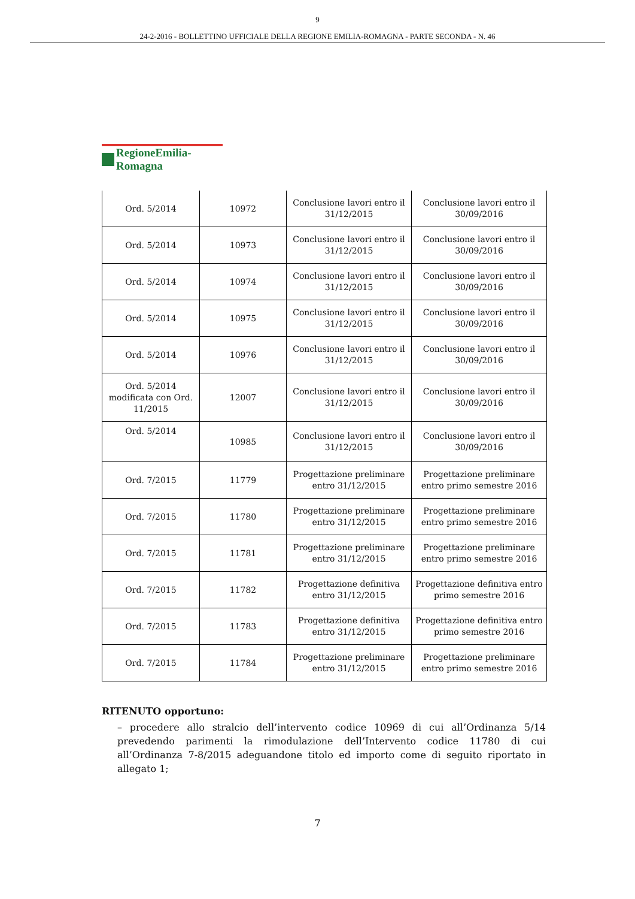9
24-2-2016 - BOLLETTINO UFFICIALE DELLA REGIONE EMILIA-ROMAGNA - PARTE SECONDA - N. 46
RegioneEmilia-Romagna
| Ord. 5/2014 | 10972 | Conclusione lavori entro il 31/12/2015 | Conclusione lavori entro il 30/09/2016 |
| Ord. 5/2014 | 10973 | Conclusione lavori entro il 31/12/2015 | Conclusione lavori entro il 30/09/2016 |
| Ord. 5/2014 | 10974 | Conclusione lavori entro il 31/12/2015 | Conclusione lavori entro il 30/09/2016 |
| Ord. 5/2014 | 10975 | Conclusione lavori entro il 31/12/2015 | Conclusione lavori entro il 30/09/2016 |
| Ord. 5/2014 | 10976 | Conclusione lavori entro il 31/12/2015 | Conclusione lavori entro il 30/09/2016 |
| Ord. 5/2014 modificata con Ord. 11/2015 | 12007 | Conclusione lavori entro il 31/12/2015 | Conclusione lavori entro il 30/09/2016 |
| Ord. 5/2014 | 10985 | Conclusione lavori entro il 31/12/2015 | Conclusione lavori entro il 30/09/2016 |
| Ord. 7/2015 | 11779 | Progettazione preliminare entro 31/12/2015 | Progettazione preliminare entro primo semestre 2016 |
| Ord. 7/2015 | 11780 | Progettazione preliminare entro 31/12/2015 | Progettazione preliminare entro primo semestre 2016 |
| Ord. 7/2015 | 11781 | Progettazione preliminare entro 31/12/2015 | Progettazione preliminare entro primo semestre 2016 |
| Ord. 7/2015 | 11782 | Progettazione definitiva entro 31/12/2015 | Progettazione definitiva entro primo semestre 2016 |
| Ord. 7/2015 | 11783 | Progettazione definitiva entro 31/12/2015 | Progettazione definitiva entro primo semestre 2016 |
| Ord. 7/2015 | 11784 | Progettazione preliminare entro 31/12/2015 | Progettazione preliminare entro primo semestre 2016 |
RITENUTO opportuno:
– procedere allo stralcio dell’intervento codice 10969 di cui all’Ordinanza 5/14 prevedendo parimenti la rimodulazione dell’Intervento codice 11780 di cui all’Ordinanza 7-8/2015 adeguandone titolo ed importo come di seguito riportato in allegato 1;
7